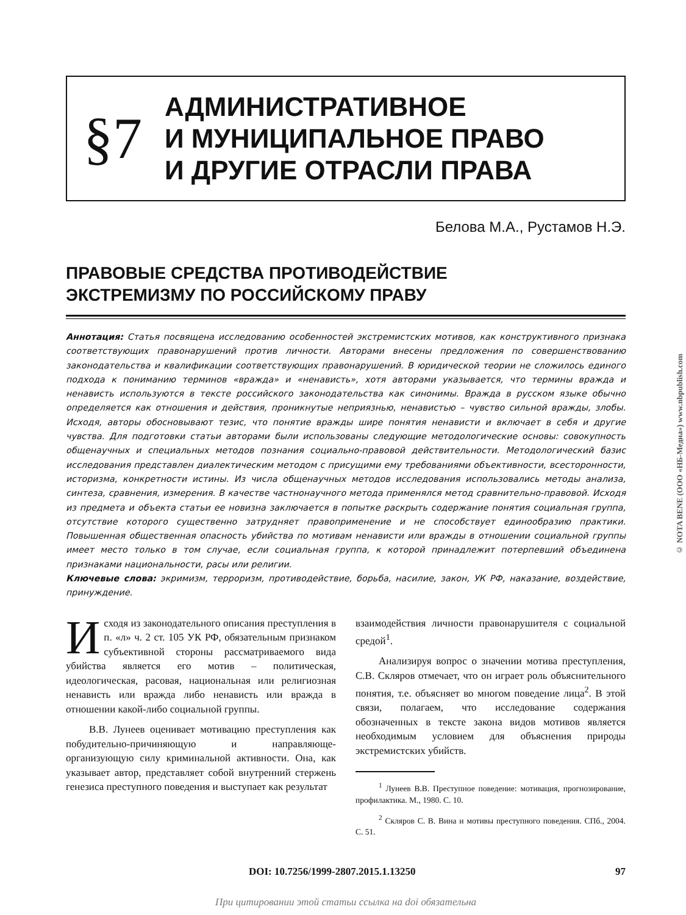§7
АДМИНИСТРАТИВНОЕ
И МУНИЦИПАЛЬНОЕ ПРАВО
И ДРУГИЕ ОТРАСЛИ ПРАВА
Белова М.А., Рустамов Н.Э.
ПРАВОВЫЕ СРЕДСТВА ПРОТИВОДЕЙСТВИЕ
ЭКСТРЕМИЗМУ ПО РОССИЙСКОМУ ПРАВУ
Аннотация: Статья посвящена исследованию особенностей экстремистских мотивов, как конструктивного признака соответствующих правонарушений против личности. Авторами внесены предложения по совершенствованию законодательства и квалификации соответствующих правонарушений. В юридической теории не сложилось единого подхода к пониманию терминов «вражда» и «ненависть», хотя авторами указывается, что термины вражда и ненависть используются в тексте российского законодательства как синонимы. Вражда в русском языке обычно определяется как отношения и действия, проникнутые неприязнью, ненавистью – чувство сильной вражды, злобы. Исходя, авторы обосновывают тезис, что понятие вражды шире понятия ненависти и включает в себя и другие чувства. Для подготовки статьи авторами были использованы следующие методологические основы: совокупность общенаучных и специальных методов познания социально-правовой действительности. Методологический базис исследования представлен диалектическим методом с присущими ему требованиями объективности, всесторонности, историзма, конкретности истины. Из числа общенаучных методов исследования использовались методы анализа, синтеза, сравнения, измерения. В качестве частнонаучного метода применялся метод сравнительно-правовой. Исходя из предмета и объекта статьи ее новизна заключается в попытке раскрыть содержание понятия социальная группа, отсутствие которого существенно затрудняет правоприменение и не способствует единообразию практики. Повышенная общественная опасность убийства по мотивам ненависти или вражды в отношении социальной группы имеет место только в том случае, если социальная группа, к которой принадлежит потерпевший объединена признаками национальности, расы или религии.
Ключевые слова: экримизм, терроризм, противодействие, борьба, насилие, закон, УК РФ, наказание, воздействие, принуждение.
Исходя из законодательного описания преступления в п. «л» ч. 2 ст. 105 УК РФ, обязательным признаком субъективной стороны рассматриваемого вида убийства является его мотив – политическая, идеологическая, расовая, национальная или религиозная ненависть или вражда либо ненависть или вражда в отношении какой-либо социальной группы.
В.В. Лунеев оценивает мотивацию преступления как побудительно-причиняющую и направляюще-организующую силу криминальной активности. Она, как указывает автор, представляет собой внутренний стержень генезиса преступного поведения и выступает как результат
взаимодействия личности правонарушителя с социальной средой<sup>1</sup>.
Анализируя вопрос о значении мотива преступления, С.В. Скляров отмечает, что он играет роль объяснительного понятия, т.е. объясняет во многом поведение лица<sup>2</sup>. В этой связи, полагаем, что исследование содержания обозначенных в тексте закона видов мотивов является необходимым условием для объяснения природы экстремистских убийств.
<sup>1</sup> Лунеев В.В. Преступное поведение: мотивация, прогнозирование, профилактика. М., 1980. С. 10.
<sup>2</sup> Скляров С. В. Вина и мотивы преступного поведения. СПб., 2004. С. 51.
DOI: 10.7256/1999-2807.2015.1.13250 97
При цитировании этой статьи ссылка на doi обязательна
© NOTA BENE (ООО «НБ-Медиа») www.nbpublish.com